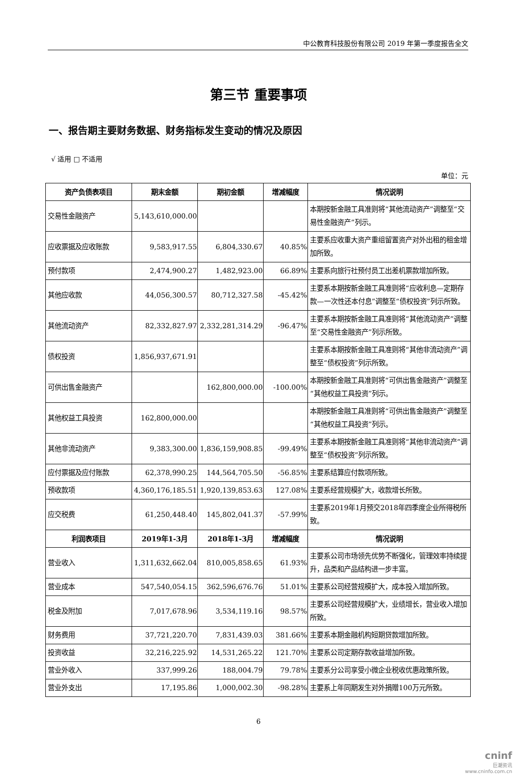中公教育科技股份有限公司 2019 年第一季度报告全文
第三节 重要事项
一、报告期主要财务数据、财务指标发生变动的情况及原因
√ 适用 □ 不适用
单位：元
| 资产负债表项目 | 期末金额 | 期初金额 | 增减幅度 | 情况说明 |
| --- | --- | --- | --- | --- |
| 交易性金融资产 | 5,143,610,000.00 | | | 本期按新金融工具准则将“其他流动资产”调整至“交易性金融资产”列示。 |
| 应收票据及应收账款 | 9,583,917.55 | 6,804,330.67 | 40.85% | 主要系应收重大资产重组留置资产对外出租的租金增加所致。 |
| 预付款项 | 2,474,900.27 | 1,482,923.00 | 66.89% | 主要系向旅行社预付员工出差机票款增加所致。 |
| 其他应收款 | 44,056,300.57 | 80,712,327.58 | -45.42% | 主要系本期按新金融工具准则将“应收利息—定期存款—一次性还本付息”调整至“债权投资”列示所致。 |
| 其他流动资产 | 82,332,827.97 | 2,332,281,314.29 | -96.47% | 主要系本期按新金融工具准则将“其他流动资产”调整至“交易性金融资产”列示所致。 |
| 债权投资 | 1,856,937,671.91 | | | 主要系本期按新金融工具准则将“其他非流动资产”调整至“债权投资”列示所致。 |
| 可供出售金融资产 | | 162,800,000.00 | -100.00% | 本期按新金融工具准则将“可供出售金融资产”调整至“其他权益工具投资”列示。 |
| 其他权益工具投资 | 162,800,000.00 | | | 本期按新金融工具准则将“可供出售金融资产”调整至“其他权益工具投资”列示。 |
| 其他非流动资产 | 9,383,300.00 | 1,836,159,908.85 | -99.49% | 主要系本期按新金融工具准则将“其他非流动资产”调整至“债权投资”列示所致。 |
| 应付票据及应付账款 | 62,378,990.25 | 144,564,705.50 | -56.85% | 主要系结算应付款项所致。 |
| 预收款项 | 4,360,176,185.51 | 1,920,139,853.63 | 127.08% | 主要系经营规模扩大，收款增长所致。 |
| 应交税费 | 61,250,448.40 | 145,802,041.37 | -57.99% | 主要系2019年1月预交2018年四季度企业所得税所致。 |
| 利润表项目 | 2019年1-3月 | 2018年1-3月 | 增减幅度 | 情况说明 |
| 营业收入 | 1,311,632,662.04 | 810,005,858.65 | 61.93% | 主要系公司市场领先优势不断强化，管理效率持续提升，品类和产品结构进一步丰富。 |
| 营业成本 | 547,540,054.15 | 362,596,676.76 | 51.01% | 主要系公司经营规模扩大，成本投入增加所致。 |
| 税金及附加 | 7,017,678.96 | 3,534,119.16 | 98.57% | 主要系公司经营规模扩大，业绩增长，营业收入增加所致。 |
| 财务费用 | 37,721,220.70 | 7,831,439.03 | 381.66% | 主要系本期金融机构短期贷款增加所致。 |
| 投资收益 | 32,216,225.92 | 14,531,265.22 | 121.70% | 主要系公司定期存款收益增加所致。 |
| 营业外收入 | 337,999.26 | 188,004.79 | 79.78% | 主要系分公司享受小微企业税收优惠政策所致。 |
| 营业外支出 | 17,195.86 | 1,000,002.30 | -98.28% | 主要系上年同期发生对外捐赠100万元所致。 |
6
cninf
巨潮资讯
www.cninfo.com.cn